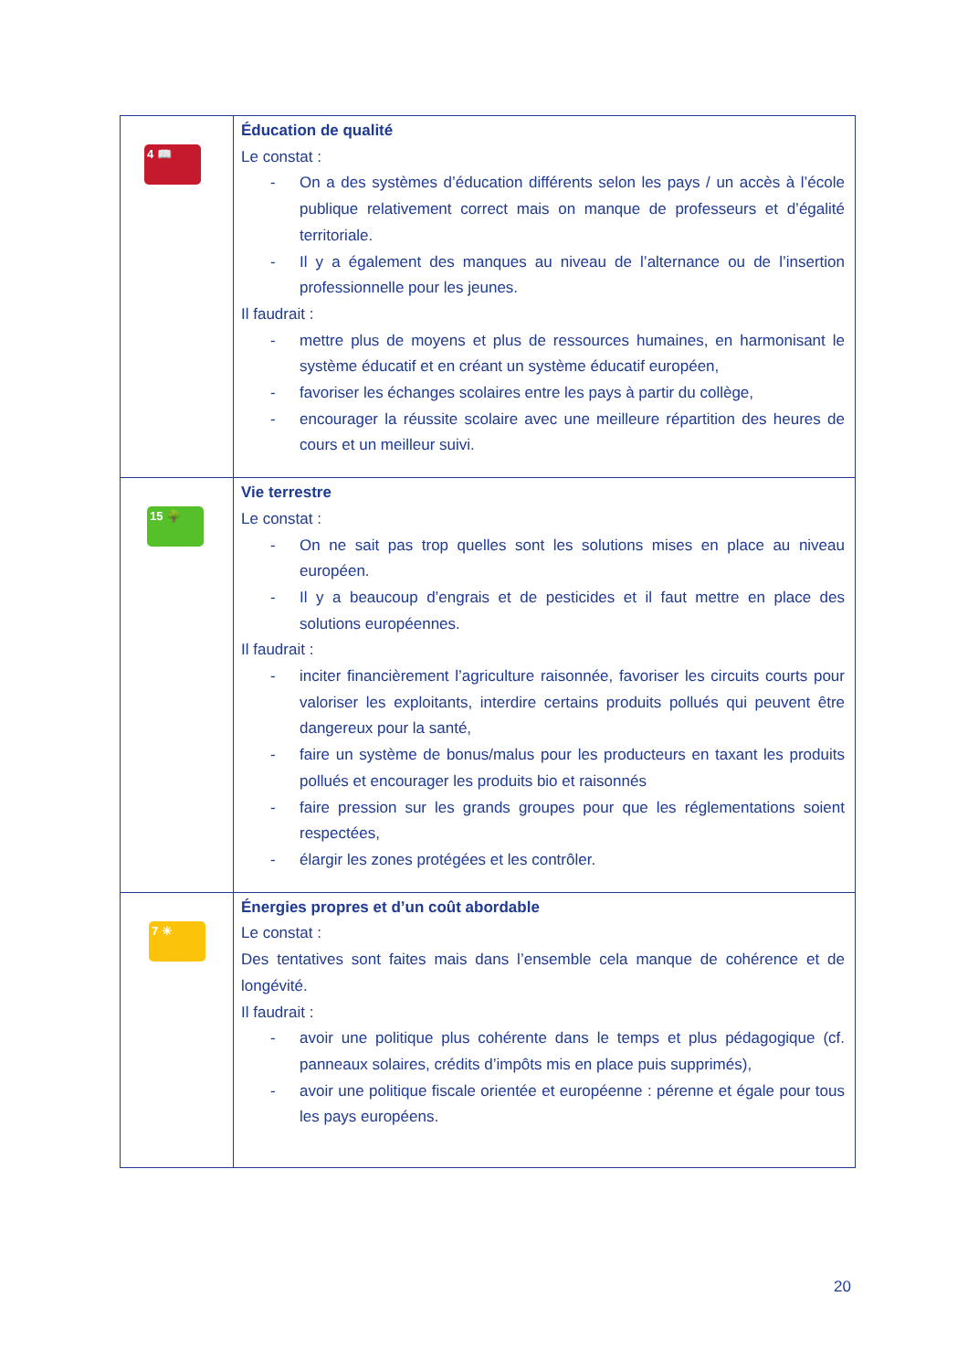| 4 📖 | Éducation de qualité Le constat : - On a des systèmes d’éducation différents selon les pays / un accès à l’école publique relativement correct mais on manque de professeurs et d’égalité territoriale. - Il y a également des manques au niveau de l’alternance ou de l’insertion professionnelle pour les jeunes. Il faudrait : - mettre plus de moyens et plus de ressources humaines, en harmonisant le système éducatif et en créant un système éducatif européen, - favoriser les échanges scolaires entre les pays à partir du collège, - encourager la réussite scolaire avec une meilleure répartition des heures de cours et un meilleur suivi. |
| 15 🌳 | Vie terrestre Le constat : - On ne sait pas trop quelles sont les solutions mises en place au niveau européen. - Il y a beaucoup d’engrais et de pesticides et il faut mettre en place des solutions européennes. Il faudrait : - inciter financièrement l’agriculture raisonnée, favoriser les circuits courts pour valoriser les exploitants, interdire certains produits pollués qui peuvent être dangereux pour la santé, - faire un système de bonus/malus pour les producteurs en taxant les produits pollués et encourager les produits bio et raisonnés - faire pression sur les grands groupes pour que les réglementations soient respectées, - élargir les zones protégées et les contrôler. |
| 7 ☀ | Énergies propres et d’un coût abordable Le constat : Des tentatives sont faites mais dans l’ensemble cela manque de cohérence et de longévité. Il faudrait : - avoir une politique plus cohérente dans le temps et plus pédagogique (cf. panneaux solaires, crédits d’impôts mis en place puis supprimés), - avoir une politique fiscale orientée et européenne : pérenne et égale pour tous les pays européens. |
20